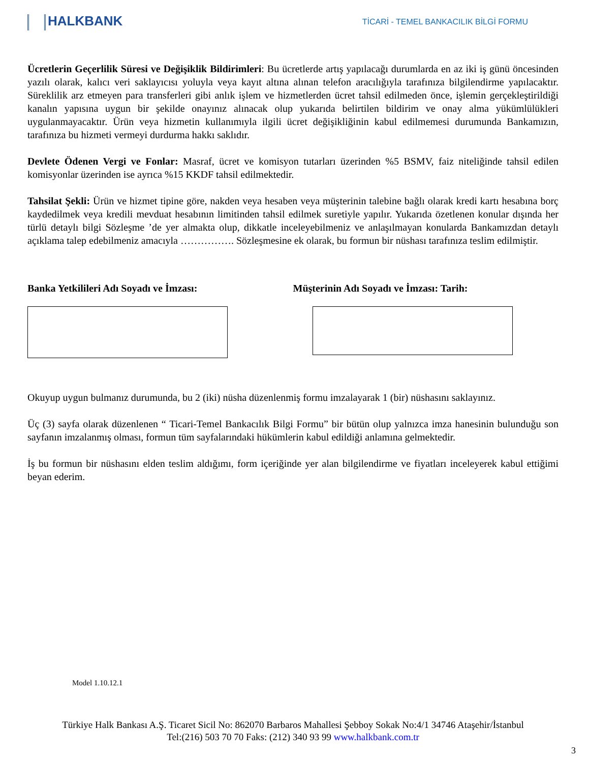HALKBANK
TİCARİ - TEMEL BANKACILIK BİLGİ FORMU
Ücretlerin Geçerlilik Süresi ve Değişiklik Bildirimleri: Bu ücretlerde artış yapılacağı durumlarda en az iki iş günü öncesinden yazılı olarak, kalıcı veri saklayıcısı yoluyla veya kayıt altına alınan telefon aracılığıyla tarafınıza bilgilendirme yapılacaktır. Süreklilik arz etmeyen para transferleri gibi anlık işlem ve hizmetlerden ücret tahsil edilmeden önce, işlemin gerçekleştirildiği kanalın yapısına uygun bir şekilde onayınız alınacak olup yukarıda belirtilen bildirim ve onay alma yükümlülükleri uygulanmayacaktır. Ürün veya hizmetin kullanımıyla ilgili ücret değişikliğinin kabul edilmemesi durumunda Bankamızın, tarafınıza bu hizmeti vermeyi durdurma hakkı saklıdır.
Devlete Ödenen Vergi ve Fonlar: Masraf, ücret ve komisyon tutarları üzerinden %5 BSMV, faiz niteliğinde tahsil edilen komisyonlar üzerinden ise ayrıca %15 KKDF tahsil edilmektedir.
Tahsilat Şekli: Ürün ve hizmet tipine göre, nakden veya hesaben veya müşterinin talebine bağlı olarak kredi kartı hesabına borç kaydedilmek veya kredili mevduat hesabının limitinden tahsil edilmek suretiyle yapılır. Yukarıda özetlenen konular dışında her türlü detaylı bilgi Sözleşme ’de yer almakta olup, dikkatle inceleyebilmeniz ve anlaşılmayan konularda Bankamızdan detaylı açıklama talep edebilmeniz amacıyla ……………. Sözleşmesine ek olarak, bu formun bir nüshası tarafınıza teslim edilmiştir.
Banka Yetkilileri Adı Soyadı ve İmzası:
Müşterinin Adı Soyadı ve İmzası: Tarih:
Okuyup uygun bulmanız durumunda, bu 2 (iki) nüsha düzenlenmiş formu imzalayarak 1 (bir) nüshasını saklayınız.
Üç (3) sayfa olarak düzenlenen “ Ticari-Temel Bankacılık Bilgi Formu” bir bütün olup yalnızca imza hanesinin bulunduğu son sayfanın imzalanmış olması, formun tüm sayfalarındaki hükümlerin kabul edildiği anlamına gelmektedir.
İş bu formun bir nüshasını elden teslim aldığımı, form içeriğinde yer alan bilgilendirme ve fiyatları inceleyerek kabul ettiğimi beyan ederim.
Model 1.10.12.1
Türkiye Halk Bankası A.Ş. Ticaret Sicil No: 862070 Barbaros Mahallesi Şebboy Sokak No:4/1 34746 Ataşehir/İstanbul
Tel:(216) 503 70 70 Faks: (212) 340 93 99 www.halkbank.com.tr
3